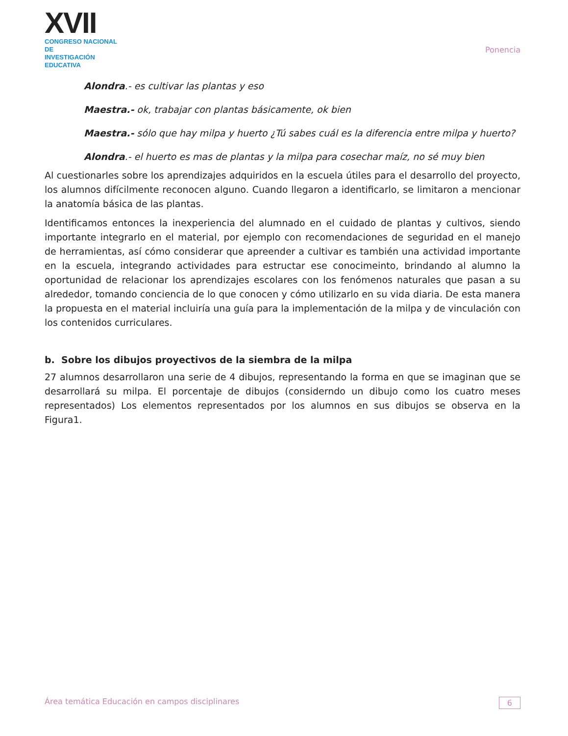XVII
CONGRESO NACIONAL DE
INVESTIGACIÓN EDUCATIVA
Ponencia
Alondra.- es cultivar las plantas y eso
Maestra.- ok, trabajar con plantas básicamente, ok bien
Maestra.- sólo que hay milpa y huerto ¿Tú sabes cuál es la diferencia entre milpa y huerto?
Alondra.- el huerto es mas de plantas y la milpa para cosechar maíz, no sé muy bien
Al cuestionarles sobre los aprendizajes adquiridos en la escuela útiles para el desarrollo del proyecto, los alumnos difícilmente reconocen alguno. Cuando llegaron a identificarlo, se limitaron a mencionar la anatomía básica de las plantas.
Identificamos entonces la inexperiencia del alumnado en el cuidado de plantas y cultivos, siendo importante integrarlo en el material, por ejemplo con recomendaciones de seguridad en el manejo de herramientas, así cómo considerar que apreender a cultivar es también una actividad importante en la escuela, integrando actividades para estructar ese conocimeinto, brindando al alumno la oportunidad de relacionar los aprendizajes escolares con los fenómenos naturales que pasan a su alrededor, tomando conciencia de lo que conocen y cómo utilizarlo en su vida diaria. De esta manera la propuesta en el material incluiría una guía para la implementación de la milpa y de vinculación con los contenidos curriculares.
b. Sobre los dibujos proyectivos de la siembra de la milpa
27 alumnos desarrollaron una serie de 4 dibujos, representando la forma en que se imaginan que se desarrollará su milpa. El porcentaje de dibujos (considerndo un dibujo como los cuatro meses representados) Los elementos representados por los alumnos en sus dibujos se observa en la Figura1.
Área temática Educación en campos disciplinares 6